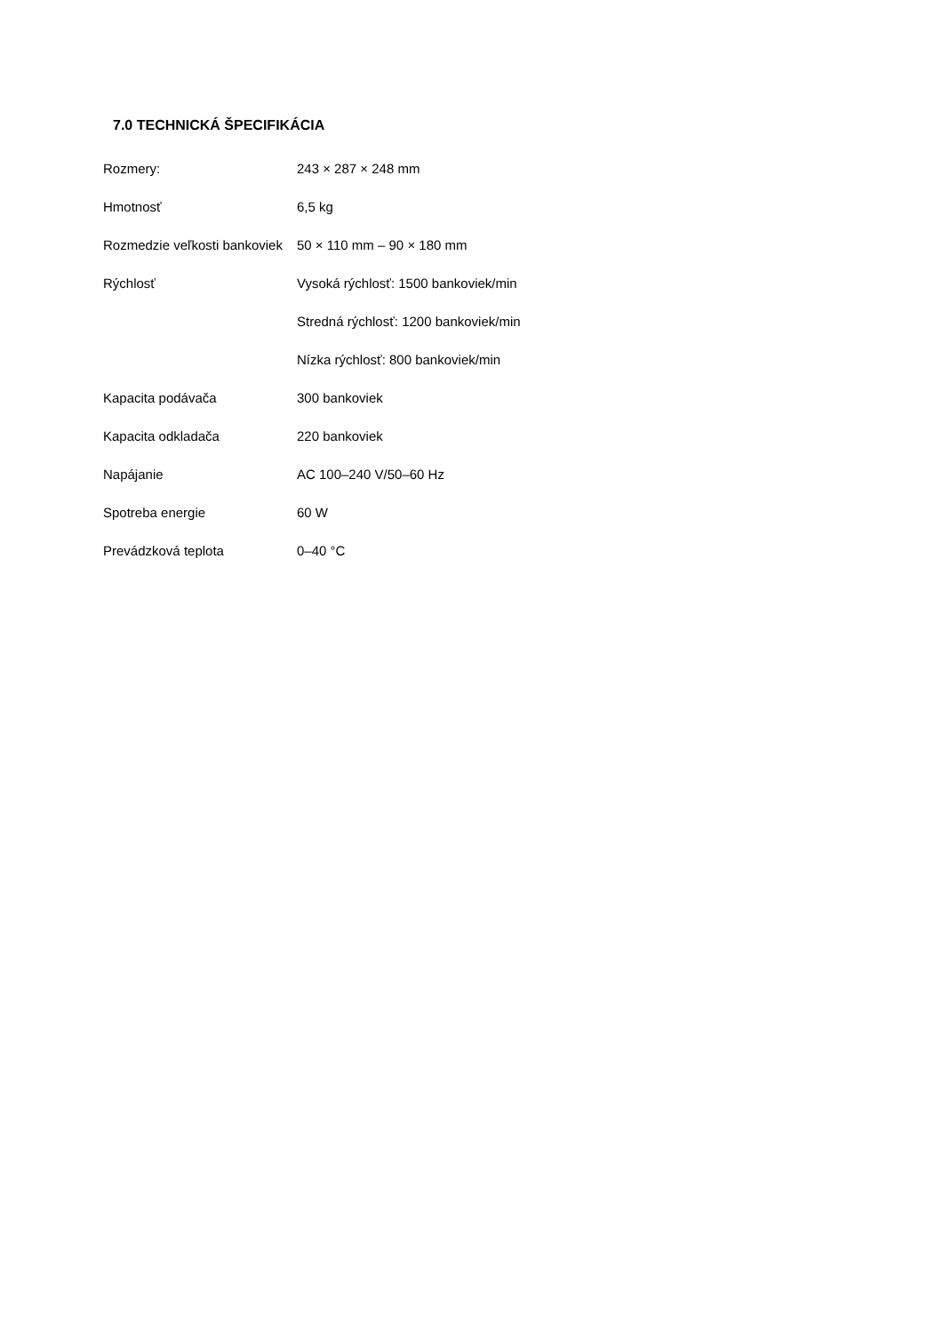7.0 TECHNICKÁ ŠPECIFIKÁCIA
| Rozmery: | 243 × 287 × 248 mm |
| Hmotnosť | 6,5 kg |
| Rozmedzie veľkosti bankoviek | 50 × 110 mm – 90 × 180 mm |
| Rýchlosť | Vysoká rýchlosť: 1500 bankoviek/min |
| | Stredná rýchlosť: 1200 bankoviek/min |
| | Nízka rýchlosť: 800 bankoviek/min |
| Kapacita podávača | 300 bankoviek |
| Kapacita odkladača | 220 bankoviek |
| Napájanie | AC 100–240 V/50–60 Hz |
| Spotreba energie | 60 W |
| Prevádzková teplota | 0–40 °C |